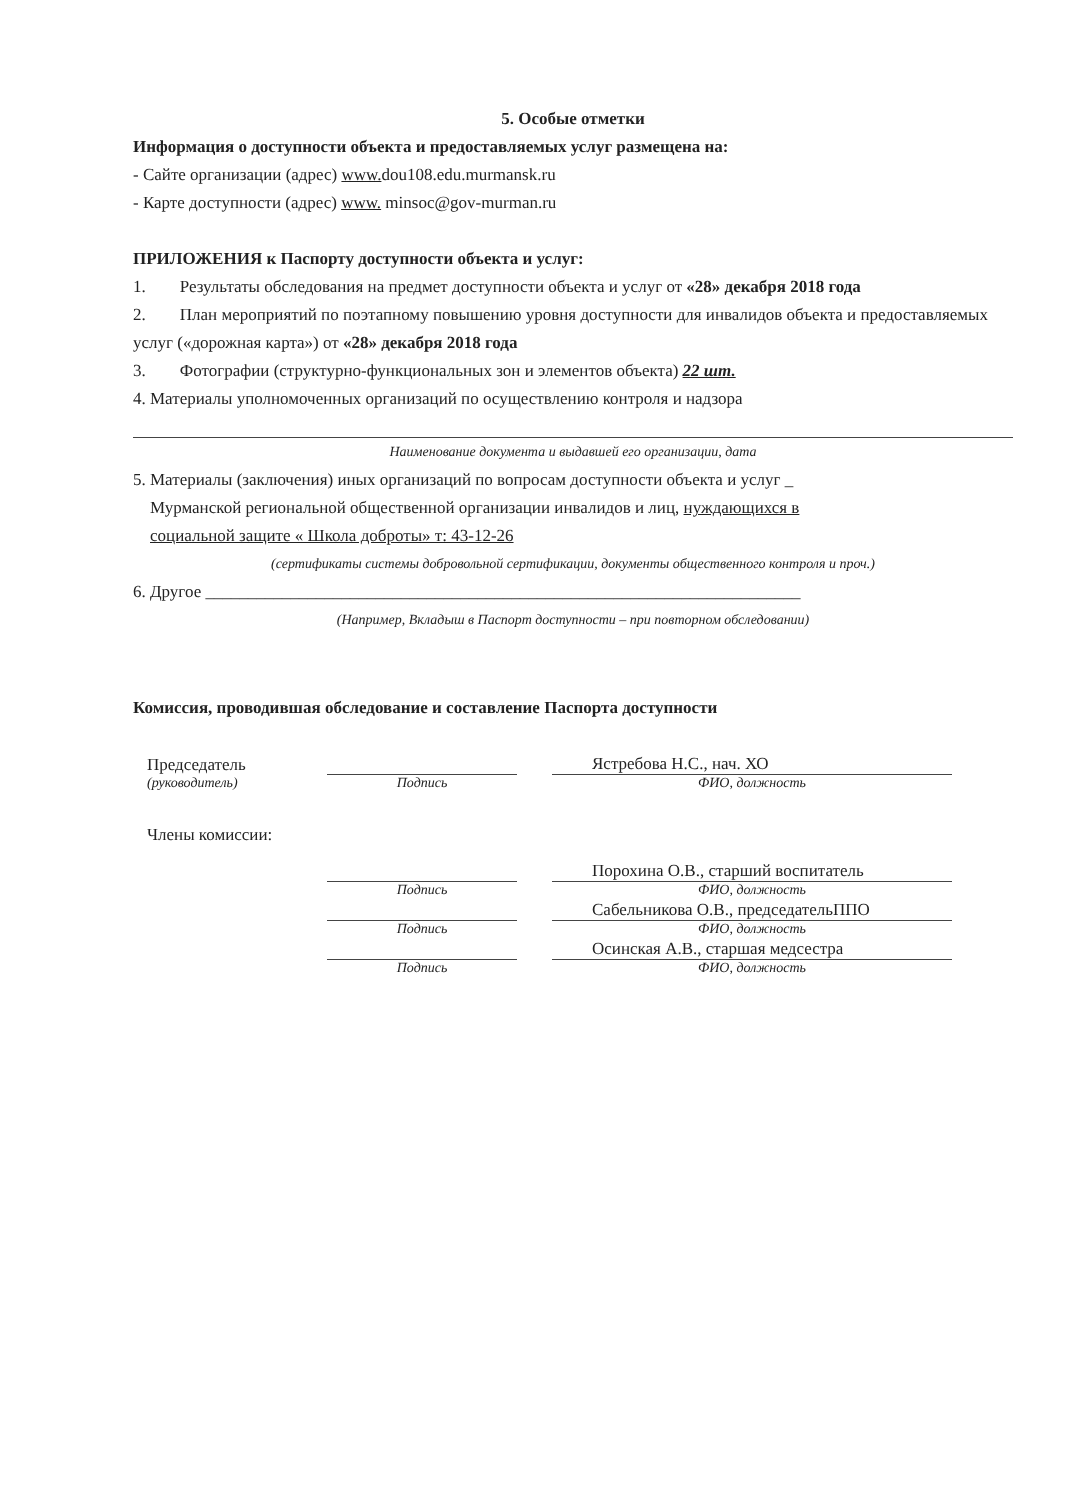5. Особые отметки
Информация о доступности объекта и предоставляемых услуг размещена на:
- Сайте организации (адрес) www. dou108.edu.murmansk.ru
- Карте доступности (адрес) www. minsoc@gov-murman.ru
ПРИЛОЖЕНИЯ к Паспорту доступности объекта и услуг:
1. Результаты обследования на предмет доступности объекта и услуг от «28» декабря 2018 года
2. План мероприятий по поэтапному повышению уровня доступности для инвалидов объекта и предоставляемых услуг («дорожная карта») от «28» декабря 2018 года
3. Фотографии (структурно-функциональных зон и элементов объекта) 22 шт.
4. Материалы уполномоченных организаций по осуществлению контроля и надзора
Наименование документа и выдавшей его организации, дата
5. Материалы (заключения) иных организаций по вопросам доступности объекта и услуг _
Мурманской региональной общественной организации инвалидов и лиц, нуждающихся в
социальной защите « Школа доброты» т: 43-12-26
(сертификаты системы добровольной сертификации, документы общественного контроля и проч.)
6. Другое ______________________________________________________________________
(Например, Вкладыш в Паспорт доступности – при повторном обследовании)
Комиссия, проводившая обследование и составление Паспорта доступности
Председатель
Ястребова Н.С., нач. ХО
(руководитель) Подпись ФИО, должность
Члены комиссии:
Порохина О.В., старший воспитатель
Подпись ФИО, должность
Сабельникова О.В., председательППО
Подпись ФИО, должность
Осинская А.В., старшая медсестра
Подпись ФИО, должность